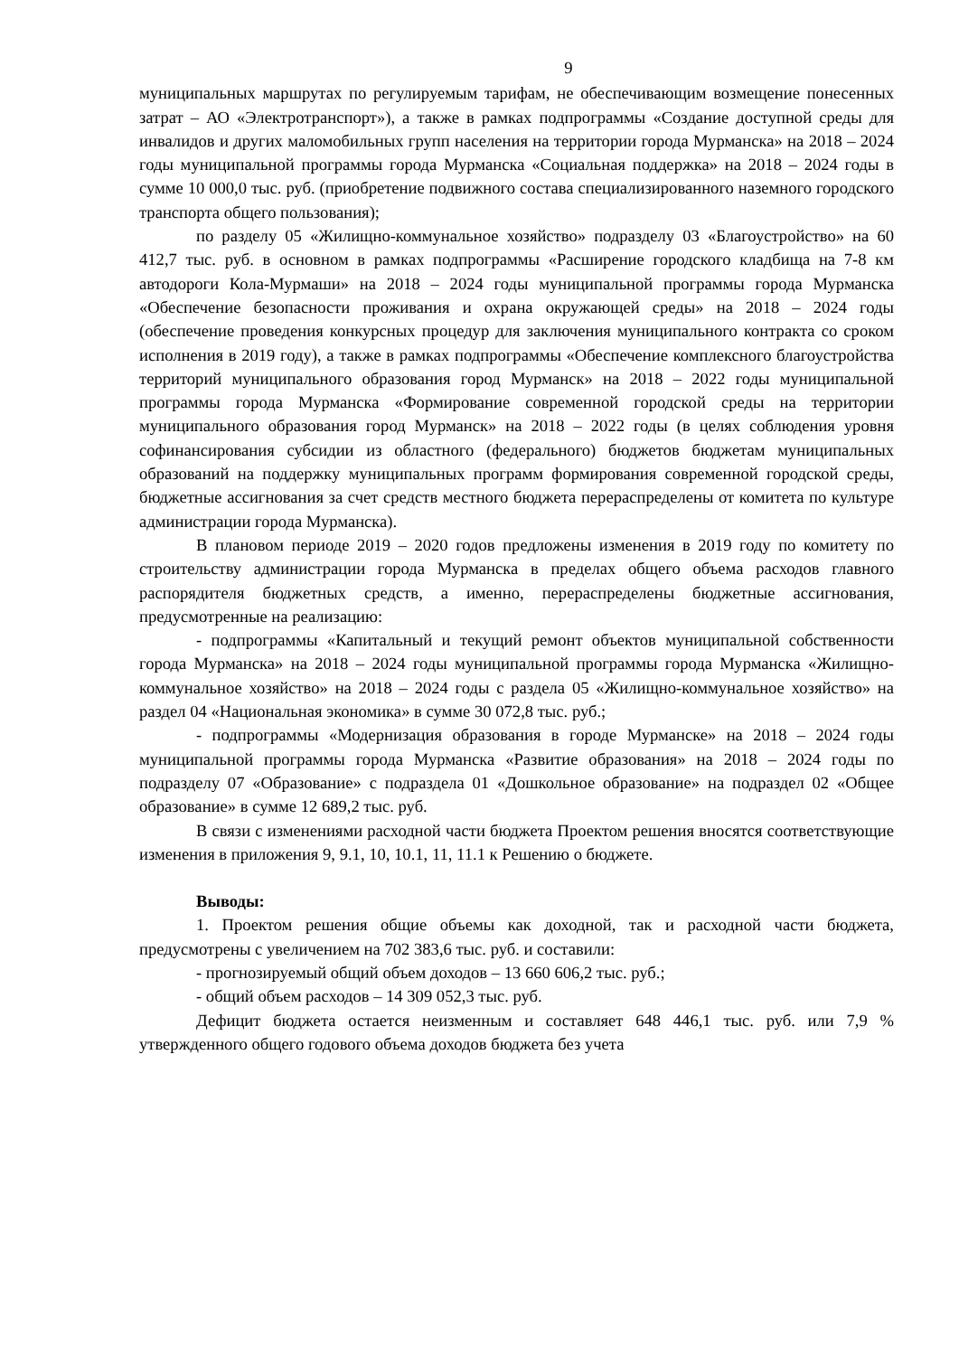9
муниципальных маршрутах по регулируемым тарифам, не обеспечивающим возмещение понесенных затрат – АО «Электротранспорт»), а также в рамках подпрограммы «Создание доступной среды для инвалидов и других маломобильных групп населения на территории города Мурманска» на 2018 – 2024 годы муниципальной программы города Мурманска «Социальная поддержка» на 2018 – 2024 годы в сумме 10 000,0 тыс. руб. (приобретение подвижного состава специализированного наземного городского транспорта общего пользования);
по разделу 05 «Жилищно-коммунальное хозяйство» подразделу 03 «Благоустройство» на 60 412,7 тыс. руб. в основном в рамках подпрограммы «Расширение городского кладбища на 7-8 км автодороги Кола-Мурмаши» на 2018 – 2024 годы муниципальной программы города Мурманска «Обеспечение безопасности проживания и охрана окружающей среды» на 2018 – 2024 годы (обеспечение проведения конкурсных процедур для заключения муниципального контракта со сроком исполнения в 2019 году), а также в рамках подпрограммы «Обеспечение комплексного благоустройства территорий муниципального образования город Мурманск» на 2018 – 2022 годы муниципальной программы города Мурманска «Формирование современной городской среды на территории муниципального образования город Мурманск» на 2018 – 2022 годы (в целях соблюдения уровня софинансирования субсидии из областного (федерального) бюджетов бюджетам муниципальных образований на поддержку муниципальных программ формирования современной городской среды, бюджетные ассигнования за счет средств местного бюджета перераспределены от комитета по культуре администрации города Мурманска).
В плановом периоде 2019 – 2020 годов предложены изменения в 2019 году по комитету по строительству администрации города Мурманска в пределах общего объема расходов главного распорядителя бюджетных средств, а именно, перераспределены бюджетные ассигнования, предусмотренные на реализацию:
- подпрограммы «Капитальный и текущий ремонт объектов муниципальной собственности города Мурманска» на 2018 – 2024 годы муниципальной программы города Мурманска «Жилищно-коммунальное хозяйство» на 2018 – 2024 годы с раздела 05 «Жилищно-коммунальное хозяйство» на раздел 04 «Национальная экономика» в сумме 30 072,8 тыс. руб.;
- подпрограммы «Модернизация образования в городе Мурманске» на 2018 – 2024 годы муниципальной программы города Мурманска «Развитие образования» на 2018 – 2024 годы по подразделу 07 «Образование» с подраздела 01 «Дошкольное образование» на подраздел 02 «Общее образование» в сумме 12 689,2 тыс. руб.
В связи с изменениями расходной части бюджета Проектом решения вносятся соответствующие изменения в приложения 9, 9.1, 10, 10.1, 11, 11.1 к Решению о бюджете.
Выводы:
1. Проектом решения общие объемы как доходной, так и расходной части бюджета, предусмотрены с увеличением на 702 383,6 тыс. руб. и составили:
- прогнозируемый общий объем доходов – 13 660 606,2 тыс. руб.;
- общий объем расходов – 14 309 052,3 тыс. руб.
Дефицит бюджета остается неизменным и составляет 648 446,1 тыс. руб. или 7,9 % утвержденного общего годового объема доходов бюджета без учета